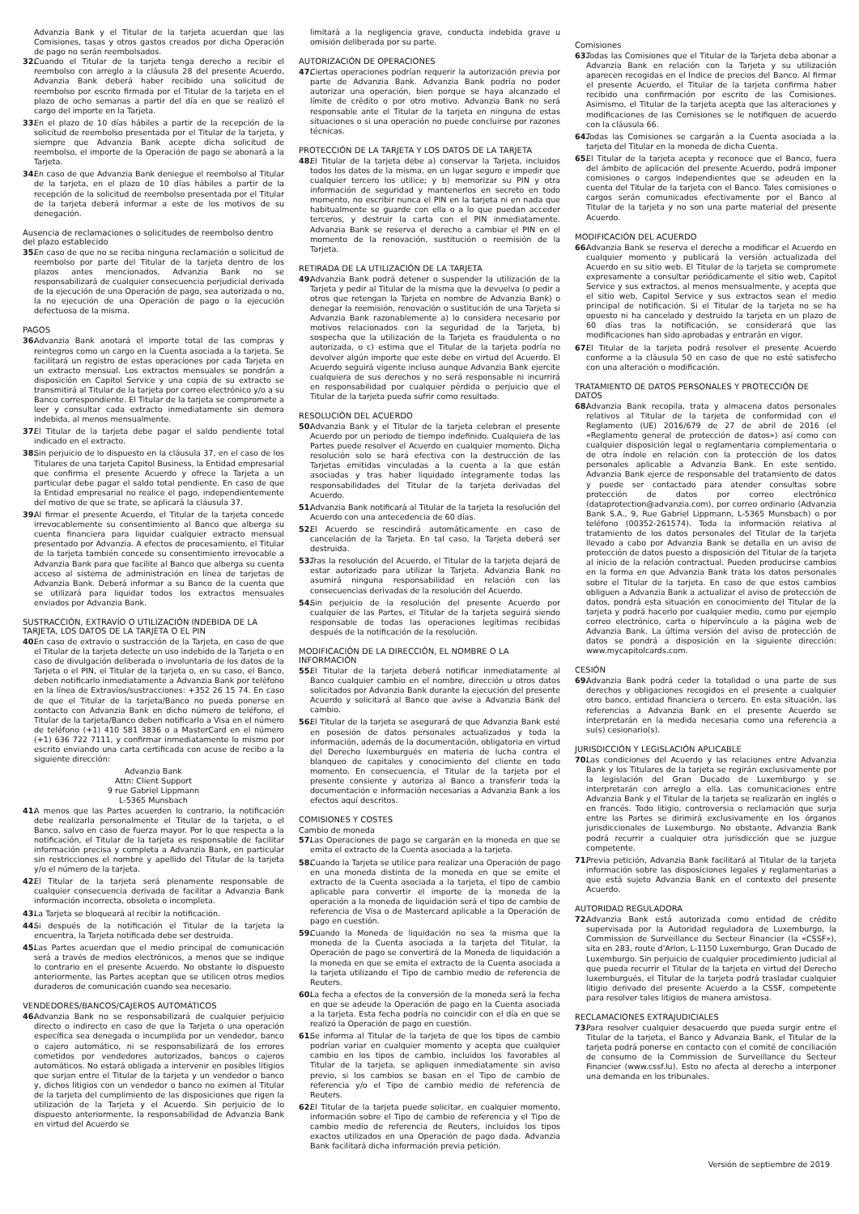Advanzia Bank y el Titular de la tarjeta acuerdan que las Comisiones, tasas y otros gastos creados por dicha Operación de pago no serán reembolsados.
32.
Cuando el Titular de la tarjeta tenga derecho a recibir el reembolso con arreglo a la cláusula 28 del presente Acuerdo, Advanzia Bank deberá haber recibido una solicitud de reembolso por escrito firmada por el Titular de la tarjeta en el plazo de ocho semanas a partir del día en que se realizó el cargo del importe en la Tarjeta.
33.
En el plazo de 10 días hábiles a partir de la recepción de la solicitud de reembolso presentada por el Titular de la tarjeta, y siempre que Advanzia Bank acepte dicha solicitud de reembolso, el importe de la Operación de pago se abonará a la Tarjeta.
34.
En caso de que Advanzia Bank deniegue el reembolso al Titular de la tarjeta, en el plazo de 10 días hábiles a partir de la recepción de la solicitud de reembolso presentada por el Titular de la tarjeta deberá informar a este de los motivos de su denegación.
Ausencia de reclamaciones o solicitudes de reembolso dentro del plazo establecido
35.
En caso de que no se reciba ninguna reclamación o solicitud de reembolso por parte del Titular de la tarjeta dentro de los plazos antes mencionados, Advanzia Bank no se responsabilizará de cualquier consecuencia perjudicial derivada de la ejecución de una Operación de pago, sea autorizada o no, la no ejecución de una Operación de pago o la ejecución defectuosa de la misma.
PAGOS
36.
Advanzia Bank anotará el importe total de las compras y reintegros como un cargo en la Cuenta asociada a la tarjeta. Se facilitará un registro de estas operaciones por cada Tarjeta en un extracto mensual. Los extractos mensuales se pondrán a disposición en Capitol Service y una copia de su extracto se transmitirá al Titular de la tarjeta por correo electrónico y/o a su Banco correspondiente. El Titular de la tarjeta se compromete a leer y consultar cada extracto inmediatamente sin demora indebida, al menos mensualmente.
37.
El Titular de la tarjeta debe pagar el saldo pendiente total indicado en el extracto.
38.
Sin perjuicio de lo dispuesto en la cláusula 37, en el caso de los Titulares de una tarjeta Capitol Business, la Entidad empresarial que confirma el presente Acuerdo y ofrece la Tarjeta a un particular debe pagar el saldo total pendiente. En caso de que la Entidad empresarial no realice el pago, independientemente del motivo de que se trate, se aplicará la cláusula 37.
39.
Al firmar el presente Acuerdo, el Titular de la tarjeta concede irrevocablemente su consentimiento al Banco que alberga su cuenta financiera para liquidar cualquier extracto mensual presentado por Advanzia. A efectos de procesamiento, el Titular de la tarjeta también concede su consentimiento irrevocable a Advanzia Bank para que facilite al Banco que alberga su cuenta acceso al sistema de administración en línea de tarjetas de Advanzia Bank. Deberá informar a su Banco de la cuenta que se utilizará para liquidar todos los extractos mensuales enviados por Advanzia Bank.
SUSTRACCIÓN, EXTRAVÍO O UTILIZACIÓN INDEBIDA DE LA TARJETA, LOS DATOS DE LA TARJETA O EL PIN
40.
En caso de extravío o sustracción de la Tarjeta, en caso de que el Titular de la tarjeta detecte un uso indebido de la Tarjeta o en caso de divulgación deliberada o involuntaria de los datos de la Tarjeta o el PIN, el Titular de la tarjeta o, en su caso, el Banco, deben notificarlo inmediatamente a Advanzia Bank por teléfono en la línea de Extravíos/sustracciones: +352 26 15 74. En caso de que el Titular de la tarjeta/Banco no pueda ponerse en contacto con Advanzia Bank en dicho número de teléfono, el Titular de la tarjeta/Banco deben notificarlo a Visa en el número de teléfono (+1) 410 581 3836 o a MasterCard en el número (+1) 636 722 7111, y confirmar inmediatamente lo mismo por escrito enviando una carta certificada con acuse de recibo a la siguiente dirección:
Advanzia Bank
Attn: Client Support
9 rue Gabriel Lippmann
L-5365 Munsbach
41.
A menos que las Partes acuerden lo contrario, la notificación debe realizarla personalmente el Titular de la tarjeta, o el Banco, salvo en caso de fuerza mayor. Por lo que respecta a la notificación, el Titular de la tarjeta es responsable de facilitar información precisa y completa a Advanzia Bank, en particular sin restricciones el nombre y apellido del Titular de la tarjeta y/o el número de la tarjeta.
42.
El Titular de la tarjeta será plenamente responsable de cualquier consecuencia derivada de facilitar a Advanzia Bank información incorrecta, obsoleta o incompleta.
43.
La Tarjeta se bloqueará al recibir la notificación.
44.
Si después de la notificación el Titular de la tarjeta la encuentra, la Tarjeta notificada debe ser destruida.
45.
Las Partes acuerdan que el medio principal de comunicación será a través de medios electrónicos, a menos que se indique lo contrario en el presente Acuerdo. No obstante lo dispuesto anteriormente, las Partes aceptan que se utilicen otros medios duraderos de comunicación cuando sea necesario.
VENDEDORES/BANCOS/CAJEROS AUTOMÁTICOS
46.
Advanzia Bank no se responsabilizará de cualquier perjuicio directo o indirecto en caso de que la Tarjeta o una operación específica sea denegada o incumplida por un vendedor, banco o cajero automático, ni se responsabilizará de los errores cometidos por vendedores autorizados, bancos o cajeros automáticos. No estará obligada a intervenir en posibles litigios que surjan entre el Titular de la tarjeta y un vendedor o banco y, dichos litigios con un vendedor o banco no eximen al Titular de la tarjeta del cumplimiento de las disposiciones que rigen la utilización de la Tarjeta y el Acuerdo. Sin perjuicio de lo dispuesto anteriormente, la responsabilidad de Advanzia Bank en virtud del Acuerdo se
limitará a la negligencia grave, conducta indebida grave u omisión deliberada por su parte.
AUTORIZACIÓN DE OPERACIONES
47.
Ciertas operaciones podrían requerir la autorización previa por parte de Advanzia Bank. Advanzia Bank podría no poder autorizar una operación, bien porque se haya alcanzado el límite de crédito o por otro motivo. Advanzia Bank no será responsable ante el Titular de la tarjeta en ninguna de estas situaciones o si una operación no puede concluirse por razones técnicas.
PROTECCIÓN DE LA TARJETA Y LOS DATOS DE LA TARJETA
48.
El Titular de la tarjeta debe a) conservar la Tarjeta, incluidos todos los datos de la misma, en un lugar seguro e impedir que cualquier tercero los utilice; y b) memorizar su PIN y otra información de seguridad y mantenerlos en secreto en todo momento, no escribir nunca el PIN en la tarjeta ni en nada que habitualmente se guarde con ella o a lo que puedan acceder terceros, y destruir la carta con el PIN inmediatamente. Advanzia Bank se reserva el derecho a cambiar el PIN en el momento de la renovación, sustitución o reemisión de la Tarjeta.
RETIRADA DE LA UTILIZACIÓN DE LA TARJETA
49.
Advanzia Bank podrá detener o suspender la utilización de la Tarjeta y pedir al Titular de la misma que la devuelva (o pedir a otros que retengan la Tarjeta en nombre de Advanzia Bank) o denegar la reemisión, renovación o sustitución de una Tarjeta si Advanzia Bank razonablemente a) lo considera necesario por motivos relacionados con la seguridad de la Tarjeta, b) sospecha que la utilización de la Tarjeta es fraudulenta o no autorizada, o c) estima que el Titular de la tarjeta podría no devolver algún importe que este debe en virtud del Acuerdo. El Acuerdo seguirá vigente incluso aunque Advanzia Bank ejercite cualquiera de sus derechos y no será responsable ni incurrirá en responsabilidad por cualquier pérdida o perjuicio que el Titular de la tarjeta pueda sufrir como resultado.
RESOLUCIÓN DEL ACUERDO
50.
Advanzia Bank y el Titular de la tarjeta celebran el presente Acuerdo por un periodo de tiempo indefinido. Cualquiera de las Partes puede resolver el Acuerdo en cualquier momento. Dicha resolución solo se hará efectiva con la destrucción de las Tarjetas emitidas vinculadas a la cuenta a la que están asociadas y tras haber liquidado íntegramente todas las responsabilidades del Titular de la tarjeta derivadas del Acuerdo.
51.
Advanzia Bank notificará al Titular de la tarjeta la resolución del Acuerdo con una antecedencia de 60 días.
52.
El Acuerdo se rescindirá automáticamente en caso de cancelación de la Tarjeta. En tal caso, la Tarjeta deberá ser destruida.
53.
Tras la resolución del Acuerdo, el Titular de la tarjeta dejará de estar autorizado para utilizar la Tarjeta. Advanzia Bank no asumirá ninguna responsabilidad en relación con las consecuencias derivadas de la resolución del Acuerdo.
54.
Sin perjuicio de la resolución del presente Acuerdo por cualquier de las Partes, el Titular de la tarjeta seguirá siendo responsable de todas las operaciones legítimas recibidas después de la notificación de la resolución.
MODIFICACIÓN DE LA DIRECCIÓN, EL NOMBRE O LA INFORMACIÓN
55.
El Titular de la tarjeta deberá notificar inmediatamente al Banco cualquier cambio en el nombre, dirección u otros datos solicitados por Advanzia Bank durante la ejecución del presente Acuerdo y solicitará al Banco que avise a Advanzia Bank del cambio.
56.
El Titular de la tarjeta se asegurará de que Advanzia Bank esté en posesión de datos personales actualizados y toda la información, además de la documentación, obligatoria en virtud del Derecho luxemburgués en materia de lucha contra el blanqueo de capitales y conocimiento del cliente en todo momento. En consecuencia, el Titular de la tarjeta por el presente consiente y autoriza al Banco a transferir toda la documentación e información necesarias a Advanzia Bank a los efectos aquí descritos.
COMISIONES Y COSTES
Cambio de moneda
57.
Las Operaciones de pago se cargarán en la moneda en que se emita el extracto de la Cuenta asociada a la tarjeta.
58.
Cuando la Tarjeta se utilice para realizar una Operación de pago en una moneda distinta de la moneda en que se emite el extracto de la Cuenta asociada a la tarjeta, el tipo de cambio aplicable para convertir el importe de la moneda de la operación a la moneda de liquidación será el tipo de cambio de referencia de Visa o de Mastercard aplicable a la Operación de pago en cuestión.
59.
Cuando la Moneda de liquidación no sea la misma que la moneda de la Cuenta asociada a la tarjeta del Titular, la Operación de pago se convertirá de la Moneda de liquidación a la moneda en que se emita el extracto de la Cuenta asociada a la tarjeta utilizando el Tipo de cambio medio de referencia de Reuters.
60.
La fecha a efectos de la conversión de la moneda será la fecha en que se adeude la Operación de pago en la Cuenta asociada a la tarjeta. Esta fecha podría no coincidir con el día en que se realizó la Operación de pago en cuestión.
61.
Se informa al Titular de la tarjeta de que los tipos de cambio podrían variar en cualquier momento y acepta que cualquier cambio en los tipos de cambio, incluidos los favorables al Titular de la tarjeta, se apliquen inmediatamente sin aviso previo, si los cambios se basan en el Tipo de cambio de referencia y/o el Tipo de cambio medio de referencia de Reuters.
62.
El Titular de la tarjeta puede solicitar, en cualquier momento, información sobre el Tipo de cambio de referencia y el Tipo de cambio medio de referencia de Reuters, incluidos los tipos exactos utilizados en una Operación de pago dada. Advanzia Bank facilitará dicha información previa petición.
Comisiones
63.
Todas las Comisiones que el Titular de la Tarjeta deba abonar a Advanzia Bank en relación con la Tarjeta y su utilización aparecen recogidas en el Índice de precios del Banco. Al firmar el presente Acuerdo, el Titular de la tarjeta confirma haber recibido una confirmación por escrito de las Comisiones. Asimismo, el Titular de la tarjeta acepta que las alteraciones y modificaciones de las Comisiones se le notifiquen de acuerdo con la cláusula 66.
64.
Todas las Comisiones se cargarán a la Cuenta asociada a la tarjeta del Titular en la moneda de dicha Cuenta.
65.
El Titular de la tarjeta acepta y reconoce que el Banco, fuera del ámbito de aplicación del presente Acuerdo, podrá imponer comisiones o cargos independientes que se adeuden en la cuenta del Titular de la tarjeta con el Banco. Tales comisiones o cargos serán comunicados efectivamente por el Banco al Titular de la tarjeta y no son una parte material del presente Acuerdo.
MODIFICACIÓN DEL ACUERDO
66.
Advanzia Bank se reserva el derecho a modificar el Acuerdo en cualquier momento y publicará la versión actualizada del Acuerdo en su sitio web. El Titular de la tarjeta se compromete expresamente a consultar periódicamente el sitio web, Capitol Service y sus extractos, al menos mensualmente, y acepta que el sitio web, Capitol Service y sus extractos sean el medio principal de notificación. Si el Titular de la tarjeta no se ha opuesto ni ha cancelado y destruido la tarjeta en un plazo de 60 días tras la notificación, se considerará que las modificaciones han sido aprobadas y entrarán en vigor.
67.
El Titular de la tarjeta podrá resolver el presente Acuerdo conforme a la cláusula 50 en caso de que no esté satisfecho con una alteración o modificación.
TRATAMIENTO DE DATOS PERSONALES Y PROTECCIÓN DE DATOS
68.
Advanzia Bank recopila, trata y almacena datos personales relativos al Titular de la tarjeta de conformidad con el Reglamento (UE) 2016/679 de 27 de abril de 2016 (el «Reglamento general de protección de datos») así como con cualquier disposición legal o reglamentaria complementaria o de otra índole en relación con la protección de los datos personales aplicable a Advanzia Bank. En este sentido, Advanzia Bank ejerce de responsable del tratamiento de datos y puede ser contactado para atender consultas sobre protección de datos por correo electrónico (dataprotection@advanzia.com), por correo ordinario (Advanzia Bank S.A., 9, Rue Gabriel Lippmann, L-5365 Munsbach) o por teléfono (00352-261574). Toda la información relativa al tratamiento de los datos personales del Titular de la tarjeta llevado a cabo por Advanzia Bank se detalla en un aviso de protección de datos puesto a disposición del Titular de la tarjeta al inicio de la relación contractual. Pueden producirse cambios en la forma en que Advanzia Bank trata los datos personales sobre el Titular de la tarjeta. En caso de que estos cambios obliguen a Advanzia Bank a actualizar el aviso de protección de datos, pondrá esta situación en conocimiento del Titular de la tarjeta y podrá hacerlo por cualquier medio, como por ejemplo correo electrónico, carta o hipervínculo a la página web de Advanzia Bank. La última versión del aviso de protección de datos se pondrá a disposición en la siguiente dirección: www.mycapitolcards.com.
CESIÓN
69.
Advanzia Bank podrá ceder la totalidad o una parte de sus derechos y obligaciones recogidos en el presente a cualquier otro banco, entidad financiera o tercero. En esta situación, las referencias a Advanzia Bank en el presente Acuerdo se interpretarán en la medida necesaria como una referencia a su(s) cesionario(s).
JURISDICCIÓN Y LEGISLACIÓN APLICABLE
70.
Las condiciones del Acuerdo y las relaciones entre Advanzia Bank y los Titulares de la tarjeta se regirán exclusivamente por la legislación del Gran Ducado de Luxemburgo y se interpretarán con arreglo a ella. Las comunicaciones entre Advanzia Bank y el Titular de la tarjeta se realizarán en inglés o en francés. Todo litigio, controversia o reclamación que surja entre las Partes se dirimirá exclusivamente en los órganos jurisdiccionales de Luxemburgo. No obstante, Advanzia Bank podrá recurrir a cualquier otra jurisdicción que se juzgue competente.
71.
Previa petición, Advanzia Bank facilitará al Titular de la tarjeta información sobre las disposiciones legales y reglamentarias a que está sujeto Advanzia Bank en el contexto del presente Acuerdo.
AUTORIDAD REGULADORA
72.
Advanzia Bank está autorizada como entidad de crédito supervisada por la Autoridad reguladora de Luxemburgo, la Commission de Surveillance du Secteur Financier (la «CSSF»), sita en 283, route d'Arlon, L-1150 Luxemburgo, Gran Ducado de Luxemburgo. Sin perjuicio de cualquier procedimiento judicial al que pueda recurrir el Titular de la tarjeta en virtud del Derecho luxemburgués, el Titular de la tarjeta podrá trasladar cualquier litigio derivado del presente Acuerdo a la CSSF, competente para resolver tales litigios de manera amistosa.
RECLAMACIONES EXTRAJUDICIALES
73.
Para resolver cualquier desacuerdo que pueda surgir entre el Titular de la tarjeta, el Banco y Advanzia Bank, el Titular de la tarjeta podrá ponerse en contacto con el comité de conciliación de consumo de la Commission de Surveillance du Secteur Financier (www.cssf.lu). Esto no afecta al derecho a interponer una demanda en los tribunales.
Versión de septiembre de 2019